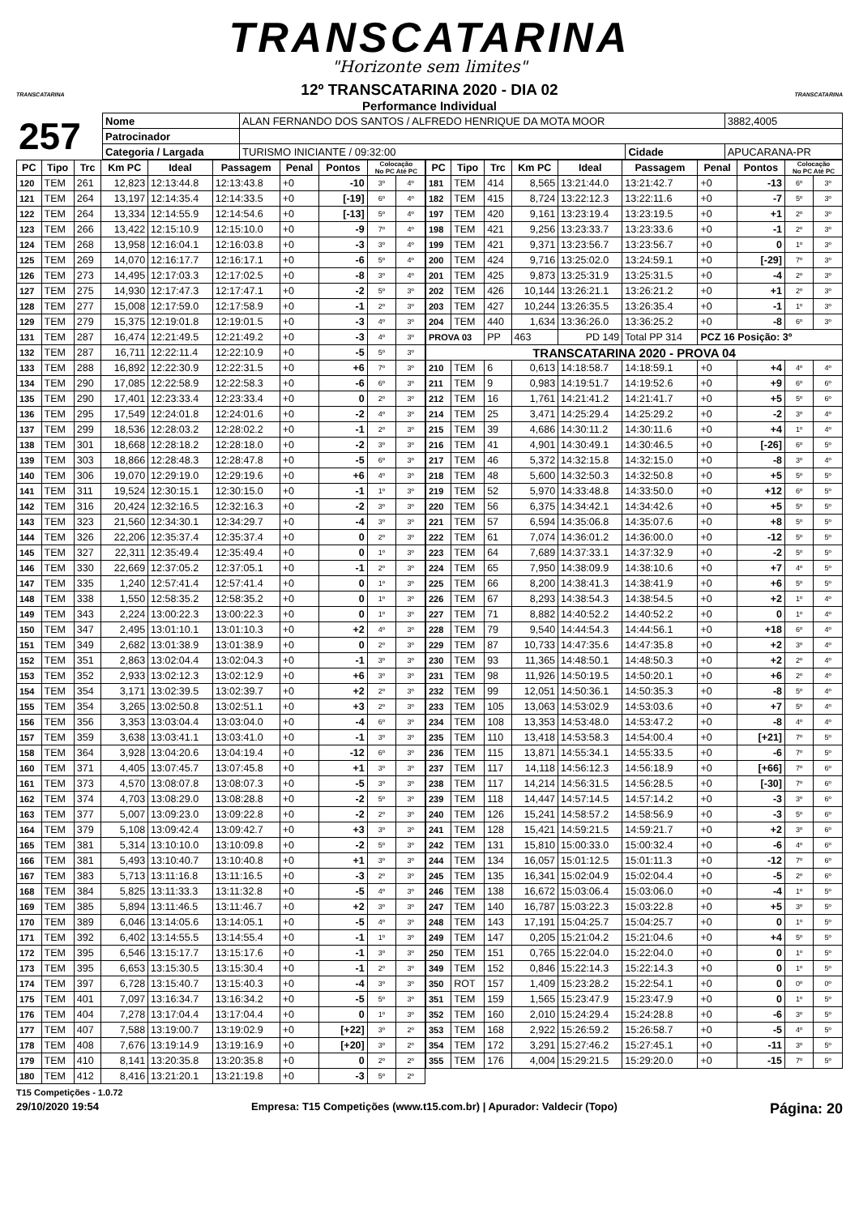TRANSCATARINA
"Horizonte sem limites"
TRANSCATARINA
12º TRANSCATARINA 2020 - DIA 02
Performance Individual
TRANSCATARINA
| 257 | Nome | ALAN FERNANDO DOS SANTOS / ALFREDO HENRIQUE DA MOTA MOOR | | | | 3882,4005 |
| | Patrocinador | | | | | |
| | Categoria / Largada | | TURISMO INICIANTE / 09:32:00 | Cidade | APUCARANA-PR | |
| PC | Tipo | Trc | Km PC | Ideal | Passagem | Penal | Pontos | Colocação No PC Até PC | |
| --- | --- | --- | --- | --- | --- | --- | --- | --- | --- |
| 120 | TEM | 261 | 12,823 | 12:13:44.8 | 12:13:43.8 | +0 | -10 | 3º | 4º |
| 121 | TEM | 264 | 13,197 | 12:14:35.4 | 12:14:33.5 | +0 | [-19] | 6º | 4º |
| 122 | TEM | 264 | 13,334 | 12:14:55.9 | 12:14:54.6 | +0 | [-13] | 5º | 4º |
| 123 | TEM | 266 | 13,422 | 12:15:10.9 | 12:15:10.0 | +0 | -9 | 7º | 4º |
| 124 | TEM | 268 | 13,958 | 12:16:04.1 | 12:16:03.8 | +0 | -3 | 3º | 4º |
| 125 | TEM | 269 | 14,070 | 12:16:17.7 | 12:16:17.1 | +0 | -6 | 5º | 4º |
| 126 | TEM | 273 | 14,495 | 12:17:03.3 | 12:17:02.5 | +0 | -8 | 3º | 4º |
| 127 | TEM | 275 | 14,930 | 12:17:47.3 | 12:17:47.1 | +0 | -2 | 5º | 3º |
| 128 | TEM | 277 | 15,008 | 12:17:59.0 | 12:17:58.9 | +0 | -1 | 2º | 3º |
| 129 | TEM | 279 | 15,375 | 12:19:01.8 | 12:19:01.5 | +0 | -3 | 4º | 3º |
| 131 | TEM | 287 | 16,474 | 12:21:49.5 | 12:21:49.2 | +0 | -3 | 4º | 3º |
| 132 | TEM | 287 | 16,711 | 12:22:11.4 | 12:22:10.9 | +0 | -5 | 5º | 3º |
| 133 | TEM | 288 | 16,892 | 12:22:30.9 | 12:22:31.5 | +0 | +6 | 7º | 3º |
| 134 | TEM | 290 | 17,085 | 12:22:58.9 | 12:22:58.3 | +0 | -6 | 6º | 3º |
| 135 | TEM | 290 | 17,401 | 12:23:33.4 | 12:23:33.4 | +0 | 0 | 2º | 3º |
| 136 | TEM | 295 | 17,549 | 12:24:01.8 | 12:24:01.6 | +0 | -2 | 4º | 3º |
| 137 | TEM | 299 | 18,536 | 12:28:03.2 | 12:28:02.2 | +0 | -1 | 2º | 3º |
| 138 | TEM | 301 | 18,668 | 12:28:18.2 | 12:28:18.0 | +0 | -2 | 3º | 3º |
| 139 | TEM | 303 | 18,866 | 12:28:48.3 | 12:28:47.8 | +0 | -5 | 6º | 3º |
| 140 | TEM | 306 | 19,070 | 12:29:19.0 | 12:29:19.6 | +0 | +6 | 4º | 3º |
| 141 | TEM | 311 | 19,524 | 12:30:15.1 | 12:30:15.0 | +0 | -1 | 1º | 3º |
| 142 | TEM | 316 | 20,424 | 12:32:16.5 | 12:32:16.3 | +0 | -2 | 3º | 3º |
| 143 | TEM | 323 | 21,560 | 12:34:30.1 | 12:34:29.7 | +0 | -4 | 3º | 3º |
| 144 | TEM | 326 | 22,206 | 12:35:37.4 | 12:35:37.4 | +0 | 0 | 2º | 3º |
| 145 | TEM | 327 | 22,311 | 12:35:49.4 | 12:35:49.4 | +0 | 0 | 1º | 3º |
| 146 | TEM | 330 | 22,669 | 12:37:05.2 | 12:37:05.1 | +0 | -1 | 2º | 3º |
| 147 | TEM | 335 | 1,240 | 12:57:41.4 | 12:57:41.4 | +0 | 0 | 1º | 3º |
| 148 | TEM | 338 | 1,550 | 12:58:35.2 | 12:58:35.2 | +0 | 0 | 1º | 3º |
| 149 | TEM | 343 | 2,224 | 13:00:22.3 | 13:00:22.3 | +0 | 0 | 1º | 3º |
| 150 | TEM | 347 | 2,495 | 13:01:10.1 | 13:01:10.3 | +0 | +2 | 4º | 3º |
| 151 | TEM | 349 | 2,682 | 13:01:38.9 | 13:01:38.9 | +0 | 0 | 2º | 3º |
| 152 | TEM | 351 | 2,863 | 13:02:04.4 | 13:02:04.3 | +0 | -1 | 3º | 3º |
| 153 | TEM | 352 | 2,933 | 13:02:12.3 | 13:02:12.9 | +0 | +6 | 3º | 3º |
| 154 | TEM | 354 | 3,171 | 13:02:39.5 | 13:02:39.7 | +0 | +2 | 2º | 3º |
| 155 | TEM | 354 | 3,265 | 13:02:50.8 | 13:02:51.1 | +0 | +3 | 2º | 3º |
| 156 | TEM | 356 | 3,353 | 13:03:04.4 | 13:03:04.0 | +0 | -4 | 6º | 3º |
| 157 | TEM | 359 | 3,638 | 13:03:41.1 | 13:03:41.0 | +0 | -1 | 3º | 3º |
| 158 | TEM | 364 | 3,928 | 13:04:20.6 | 13:04:19.4 | +0 | -12 | 6º | 3º |
| 160 | TEM | 371 | 4,405 | 13:07:45.7 | 13:07:45.8 | +0 | +1 | 3º | 3º |
| 161 | TEM | 373 | 4,570 | 13:08:07.8 | 13:08:07.3 | +0 | -5 | 3º | 3º |
| 162 | TEM | 374 | 4,703 | 13:08:29.0 | 13:08:28.8 | +0 | -2 | 5º | 3º |
| 163 | TEM | 377 | 5,007 | 13:09:23.0 | 13:09:22.8 | +0 | -2 | 2º | 3º |
| 164 | TEM | 379 | 5,108 | 13:09:42.4 | 13:09:42.7 | +0 | +3 | 3º | 3º |
| 165 | TEM | 381 | 5,314 | 13:10:10.0 | 13:10:09.8 | +0 | -2 | 5º | 3º |
| 166 | TEM | 381 | 5,493 | 13:10:40.7 | 13:10:40.8 | +0 | +1 | 3º | 3º |
| 167 | TEM | 383 | 5,713 | 13:11:16.8 | 13:11:16.5 | +0 | -3 | 2º | 3º |
| 168 | TEM | 384 | 5,825 | 13:11:33.3 | 13:11:32.8 | +0 | -5 | 4º | 3º |
| 169 | TEM | 385 | 5,894 | 13:11:46.5 | 13:11:46.7 | +0 | +2 | 3º | 3º |
| 170 | TEM | 389 | 6,046 | 13:14:05.6 | 13:14:05.1 | +0 | -5 | 4º | 3º |
| 171 | TEM | 392 | 6,402 | 13:14:55.5 | 13:14:55.4 | +0 | -1 | 1º | 3º |
| 172 | TEM | 395 | 6,546 | 13:15:17.7 | 13:15:17.6 | +0 | -1 | 3º | 3º |
| 173 | TEM | 395 | 6,653 | 13:15:30.5 | 13:15:30.4 | +0 | -1 | 2º | 3º |
| 174 | TEM | 397 | 6,728 | 13:15:40.7 | 13:15:40.3 | +0 | -4 | 3º | 3º |
| 175 | TEM | 401 | 7,097 | 13:16:34.7 | 13:16:34.2 | +0 | -5 | 5º | 3º |
| 176 | TEM | 404 | 7,278 | 13:17:04.4 | 13:17:04.4 | +0 | 0 | 1º | 3º |
| 177 | TEM | 407 | 7,588 | 13:19:00.7 | 13:19:02.9 | +0 | [+22] | 3º | 2º |
| 178 | TEM | 408 | 7,676 | 13:19:14.9 | 13:19:16.9 | +0 | [+20] | 3º | 2º |
| 179 | TEM | 410 | 8,141 | 13:20:35.8 | 13:20:35.8 | +0 | 0 | 2º | 2º |
| 180 | TEM | 412 | 8,416 | 13:21:20.1 | 13:21:19.8 | +0 | -3 | 5º | 2º |
| PC | Tipo | Trc | Km PC | Ideal | Passagem | Penal | Pontos | Colocação No PC Até PC | |
| --- | --- | --- | --- | --- | --- | --- | --- | --- | --- |
| 181 | TEM | 414 | 8,565 | 13:21:44.0 | 13:21:42.7 | +0 | -13 | 6º | 3º |
| 182 | TEM | 415 | 8,724 | 13:22:12.3 | 13:22:11.6 | +0 | -7 | 5º | 3º |
| 197 | TEM | 420 | 9,161 | 13:23:19.4 | 13:23:19.5 | +0 | +1 | 2º | 3º |
| 198 | TEM | 421 | 9,256 | 13:23:33.7 | 13:23:33.6 | +0 | -1 | 2º | 3º |
| 199 | TEM | 421 | 9,371 | 13:23:56.7 | 13:23:56.7 | +0 | 0 | 1º | 3º |
| 200 | TEM | 424 | 9,716 | 13:25:02.0 | 13:24:59.1 | +0 | [-29] | 7º | 3º |
| 201 | TEM | 425 | 9,873 | 13:25:31.9 | 13:25:31.5 | +0 | -4 | 2º | 3º |
| 202 | TEM | 426 | 10,144 | 13:26:21.1 | 13:26:21.2 | +0 | +1 | 2º | 3º |
| 203 | TEM | 427 | 10,244 | 13:26:35.5 | 13:26:35.4 | +0 | -1 | 1º | 3º |
| 204 | TEM | 440 | 1,634 | 13:36:26.0 | 13:36:25.2 | +0 | -8 | 6º | 3º |
| PROVA 03 | | PP | 463 | PD 149 | Total PP 314 | PCZ 16 Posição: 3º | | | |
| TRANSCATARINA 2020 - PROVA 04 | | | | | | | | | |
| 210 | TEM | 6 | 0,613 | 14:18:58.7 | 14:18:59.1 | +0 | +4 | 4º | 4º |
| 211 | TEM | 9 | 0,983 | 14:19:51.7 | 14:19:52.6 | +0 | +9 | 6º | 6º |
| 212 | TEM | 16 | 1,761 | 14:21:41.2 | 14:21:41.7 | +0 | +5 | 5º | 6º |
| 214 | TEM | 25 | 3,471 | 14:25:29.4 | 14:25:29.2 | +0 | -2 | 3º | 4º |
| 215 | TEM | 39 | 4,686 | 14:30:11.2 | 14:30:11.6 | +0 | +4 | 1º | 4º |
| 216 | TEM | 41 | 4,901 | 14:30:49.1 | 14:30:46.5 | +0 | [-26] | 6º | 5º |
| 217 | TEM | 46 | 5,372 | 14:32:15.8 | 14:32:15.0 | +0 | -8 | 3º | 4º |
| 218 | TEM | 48 | 5,600 | 14:32:50.3 | 14:32:50.8 | +0 | +5 | 5º | 5º |
| 219 | TEM | 52 | 5,970 | 14:33:48.8 | 14:33:50.0 | +0 | +12 | 6º | 5º |
| 220 | TEM | 56 | 6,375 | 14:34:42.1 | 14:34:42.6 | +0 | +5 | 5º | 5º |
| 221 | TEM | 57 | 6,594 | 14:35:06.8 | 14:35:07.6 | +0 | +8 | 5º | 5º |
| 222 | TEM | 61 | 7,074 | 14:36:01.2 | 14:36:00.0 | +0 | -12 | 5º | 5º |
| 223 | TEM | 64 | 7,689 | 14:37:33.1 | 14:37:32.9 | +0 | -2 | 5º | 5º |
| 224 | TEM | 65 | 7,950 | 14:38:09.9 | 14:38:10.6 | +0 | +7 | 4º | 5º |
| 225 | TEM | 66 | 8,200 | 14:38:41.3 | 14:38:41.9 | +0 | +6 | 5º | 5º |
| 226 | TEM | 67 | 8,293 | 14:38:54.3 | 14:38:54.5 | +0 | +2 | 1º | 4º |
| 227 | TEM | 71 | 8,882 | 14:40:52.2 | 14:40:52.2 | +0 | 0 | 1º | 4º |
| 228 | TEM | 79 | 9,540 | 14:44:54.3 | 14:44:56.1 | +0 | +18 | 6º | 4º |
| 229 | TEM | 87 | 10,733 | 14:47:35.6 | 14:47:35.8 | +0 | +2 | 3º | 4º |
| 230 | TEM | 93 | 11,365 | 14:48:50.1 | 14:48:50.3 | +0 | +2 | 2º | 4º |
| 231 | TEM | 98 | 11,926 | 14:50:19.5 | 14:50:20.1 | +0 | +6 | 2º | 4º |
| 232 | TEM | 99 | 12,051 | 14:50:36.1 | 14:50:35.3 | +0 | -8 | 5º | 4º |
| 233 | TEM | 105 | 13,063 | 14:53:02.9 | 14:53:03.6 | +0 | +7 | 5º | 4º |
| 234 | TEM | 108 | 13,353 | 14:53:48.0 | 14:53:47.2 | +0 | -8 | 4º | 4º |
| 235 | TEM | 110 | 13,418 | 14:53:58.3 | 14:54:00.4 | +0 | [+21] | 7º | 5º |
| 236 | TEM | 115 | 13,871 | 14:55:34.1 | 14:55:33.5 | +0 | -6 | 7º | 5º |
| 237 | TEM | 117 | 14,118 | 14:56:12.3 | 14:56:18.9 | +0 | [+66] | 7º | 6º |
| 238 | TEM | 117 | 14,214 | 14:56:31.5 | 14:56:28.5 | +0 | [-30] | 7º | 6º |
| 239 | TEM | 118 | 14,447 | 14:57:14.5 | 14:57:14.2 | +0 | -3 | 3º | 6º |
| 240 | TEM | 126 | 15,241 | 14:58:57.2 | 14:58:56.9 | +0 | -3 | 5º | 6º |
| 241 | TEM | 128 | 15,421 | 14:59:21.5 | 14:59:21.7 | +0 | +2 | 3º | 6º |
| 242 | TEM | 131 | 15,810 | 15:00:33.0 | 15:00:32.4 | +0 | -6 | 4º | 6º |
| 244 | TEM | 134 | 16,057 | 15:01:12.5 | 15:01:11.3 | +0 | -12 | 7º | 6º |
| 245 | TEM | 135 | 16,341 | 15:02:04.9 | 15:02:04.4 | +0 | -5 | 2º | 6º |
| 246 | TEM | 138 | 16,672 | 15:03:06.4 | 15:03:06.0 | +0 | -4 | 1º | 5º |
| 247 | TEM | 140 | 16,787 | 15:03:22.3 | 15:03:22.8 | +0 | +5 | 3º | 5º |
| 248 | TEM | 143 | 17,191 | 15:04:25.7 | 15:04:25.7 | +0 | 0 | 1º | 5º |
| 249 | TEM | 147 | 0,205 | 15:21:04.2 | 15:21:04.6 | +0 | +4 | 5º | 5º |
| 250 | TEM | 151 | 0,765 | 15:22:04.0 | 15:22:04.0 | +0 | 0 | 1º | 5º |
| 349 | TEM | 152 | 0,846 | 15:22:14.3 | 15:22:14.3 | +0 | 0 | 1º | 5º |
| 350 | ROT | 157 | 1,409 | 15:23:28.2 | 15:22:54.1 | +0 | 0 | 0º | 0º |
| 351 | TEM | 159 | 1,565 | 15:23:47.9 | 15:23:47.9 | +0 | 0 | 1º | 5º |
| 352 | TEM | 160 | 2,010 | 15:24:29.4 | 15:24:28.8 | +0 | -6 | 3º | 5º |
| 353 | TEM | 168 | 2,922 | 15:26:59.2 | 15:26:58.7 | +0 | -5 | 4º | 5º |
| 354 | TEM | 172 | 3,291 | 15:27:46.2 | 15:27:45.1 | +0 | -11 | 3º | 5º |
| 355 | TEM | 176 | 4,004 | 15:29:21.5 | 15:29:20.0 | +0 | -15 | 7º | 5º |
T15 Competições - 1.0.72
29/10/2020 19:54 Empresa: T15 Competições (www.t15.com.br) | Apurador: Valdecir (Topo) Página: 20